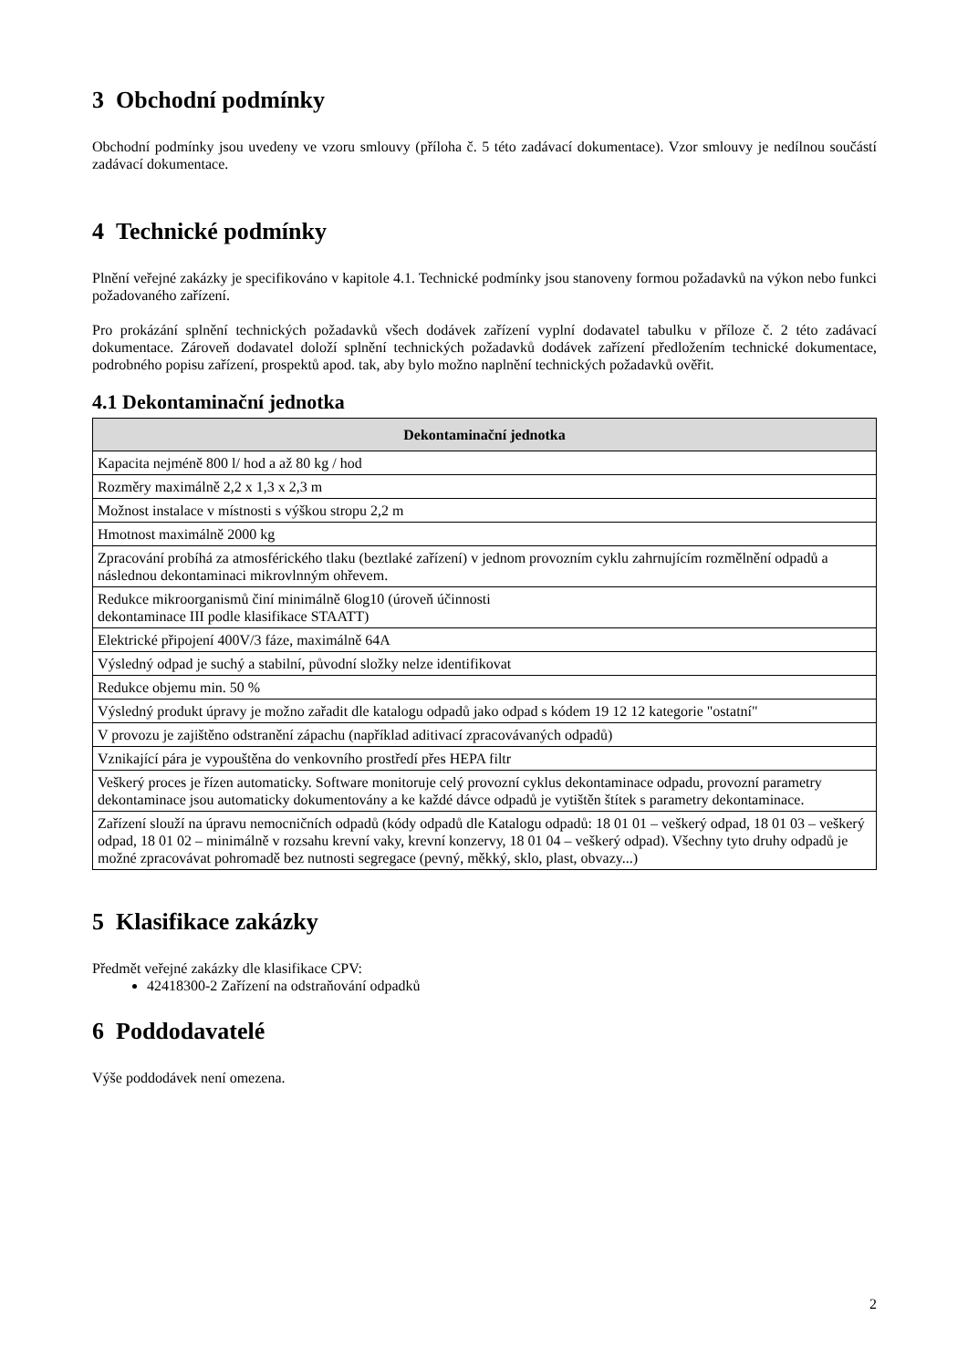3 Obchodní podmínky
Obchodní podmínky jsou uvedeny ve vzoru smlouvy (příloha č. 5 této zadávací dokumentace). Vzor smlouvy je nedílnou součástí zadávací dokumentace.
4 Technické podmínky
Plnění veřejné zakázky je specifikováno v kapitole 4.1. Technické podmínky jsou stanoveny formou požadavků na výkon nebo funkci požadovaného zařízení.
Pro prokázání splnění technických požadavků všech dodávek zařízení vyplní dodavatel tabulku v příloze č. 2 této zadávací dokumentace. Zároveň dodavatel doloží splnění technických požadavků dodávek zařízení předložením technické dokumentace, podrobného popisu zařízení, prospektů apod. tak, aby bylo možno naplnění technických požadavků ověřit.
4.1 Dekontaminační jednotka
| Dekontaminační jednotka |
| --- |
| Kapacita nejméně 800 l/ hod a až 80 kg / hod |
| Rozměry maximálně 2,2 x 1,3 x 2,3 m |
| Možnost instalace v místnosti s výškou stropu 2,2 m |
| Hmotnost maximálně 2000 kg |
| Zpracování probíhá za atmosférického tlaku (beztlaké zařízení) v jednom provozním cyklu zahrnujícím rozmělnění odpadů a následnou dekontaminaci mikrovlnným ohřevem. |
| Redukce mikroorganismů činí minimálně 6log10 (úroveň účinnosti dekontaminace III podle klasifikace STAATT) |
| Elektrické připojení 400V/3 fáze, maximálně 64A |
| Výsledný odpad je suchý a stabilní, původní složky nelze identifikovat |
| Redukce objemu min. 50 % |
| Výsledný produkt úpravy je možno zařadit dle katalogu odpadů jako odpad s kódem 19 12 12 kategorie "ostatní" |
| V provozu je zajištěno odstranění zápachu (například aditivací zpracovávaných odpadů) |
| Vznikající pára je vypouštěna do venkovního prostředí přes HEPA filtr |
| Veškerý proces je řízen automaticky. Software monitoruje celý provozní cyklus dekontaminace odpadu, provozní parametry dekontaminace jsou automaticky dokumentovány a ke každé dávce odpadů je vytištěn štítek s parametry dekontaminace. |
| Zařízení slouží na úpravu nemocničních odpadů (kódy odpadů dle Katalogu odpadů: 18 01 01 – veškerý odpad, 18 01 03 – veškerý odpad, 18 01 02 – minimálně v rozsahu krevní vaky, krevní konzervy, 18 01 04 – veškerý odpad). Všechny tyto druhy odpadů je možné zpracovávat pohromadě bez nutnosti segregace (pevný, měkký, sklo, plast, obvazy...) |
5 Klasifikace zakázky
Předmět veřejné zakázky dle klasifikace CPV:
42418300-2 Zařízení na odstraňování odpadků
6 Poddodavatelé
Výše poddodávek není omezena.
2